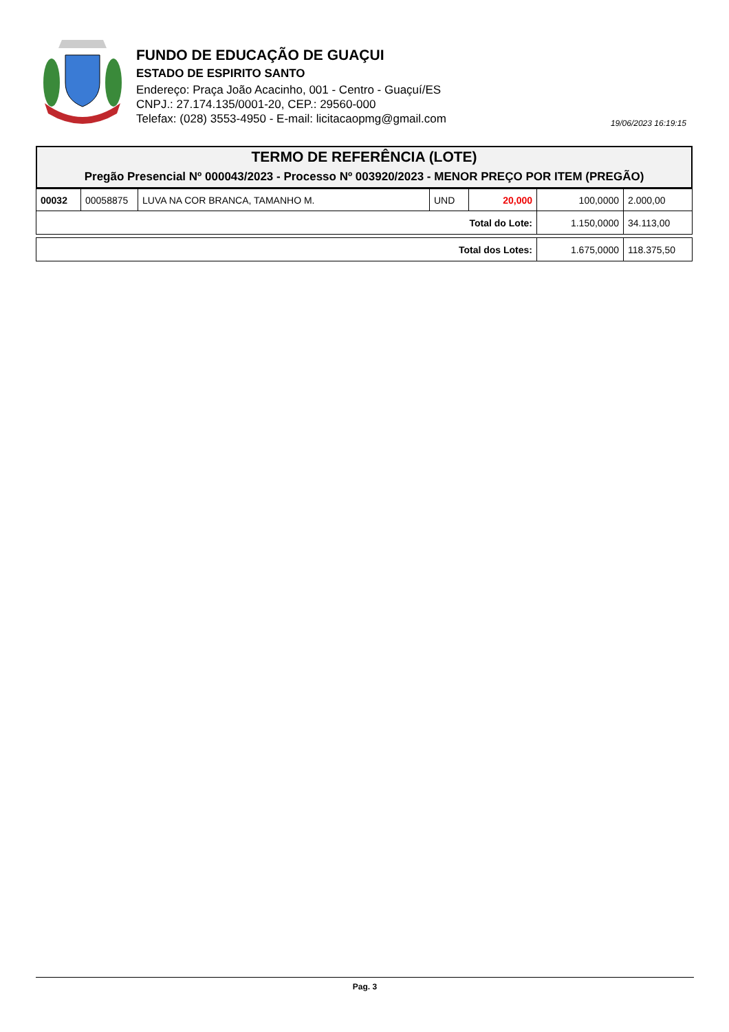FUNDO DE EDUCAÇÃO DE GUAÇUI
ESTADO DE ESPIRITO SANTO
Endereço: Praça João Acacinho, 001 - Centro - Guaçuí/ES
CNPJ.: 27.174.135/0001-20, CEP.: 29560-000
Telefax: (028) 3553-4950 - E-mail: licitacaopmg@gmail.com
19/06/2023 16:19:15
TERMO DE REFERÊNCIA (LOTE)
Pregão Presencial Nº 000043/2023 - Processo Nº 003920/2023 - MENOR PREÇO POR ITEM (PREGÃO)
| 00032 | 00058875 | LUVA NA COR BRANCA, TAMANHO M. | UND | 20,000 | 100,0000 | 2.000,00 |
| Total do Lote: | | | | | 1.150,0000 | 34.113,00 |
| Total dos Lotes: | 1.675,0000 | 118.375,50 |
Pag. 3